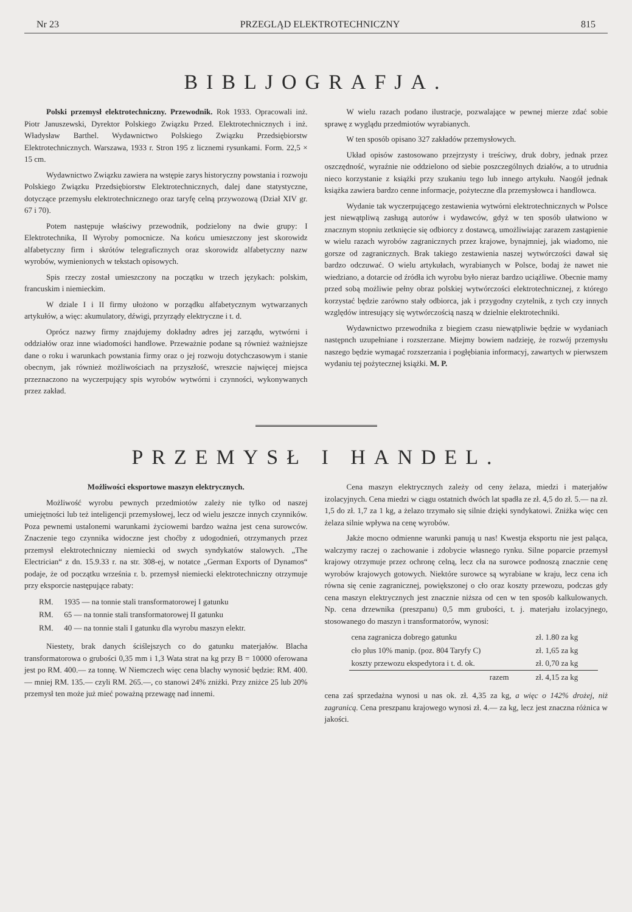Nr 23 PRZEGLĄD ELEKTROTECHNICZNY 815
BIBLJOGRAFJA.
Polski przemysł elektrotechniczny. Przewodnik. Rok 1933. Opracowali inż. Piotr Januszewski, Dyrektor Polskiego Związku Przed. Elektrotechnicznych i inż. Władysław Barthel. Wydawnictwo Polskiego Związku Przedsiębiorstw Elektrotechnicznych. Warszawa, 1933 r. Stron 195 z licznemi rysunkami. Form. 22,5 × 15 cm.
Wydawnictwo Związku zawiera na wstępie zarys historyczny powstania i rozwoju Polskiego Związku Przedsiębiorstw Elektrotechnicznych, dalej dane statystyczne, dotyczące przemysłu elektrotechnicznego oraz taryfę celną przywozową (Dział XIV gr. 67 i 70).
Potem następuje właściwy przewodnik, podzielony na dwie grupy: I Elektrotechnika, II Wyroby pomocnicze. Na końcu umieszczony jest skorowidz alfabetyczny firm i skrótów telegraficznych oraz skorowidz alfabetyczny nazw wyrobów, wymienionych w tekstach opisowych.
Spis rzeczy został umieszczony na początku w trzech językach: polskim, francuskim i niemieckim.
W dziale I i II firmy ułożono w porządku alfabetycznym wytwarzanych artykułów, a więc: akumulatory, dźwigi, przyrządy elektryczne i t. d.
Oprócz nazwy firmy znajdujemy dokładny adres jej zarządu, wytwórni i oddziałów oraz inne wiadomości handlowe. Przeważnie podane są również ważniejsze dane o roku i warunkach powstania firmy oraz o jej rozwoju dotychczasowym i stanie obecnym, jak również możliwościach na przyszłość, wreszcie najwięcej miejsca przeznaczono na wyczerpujący spis wyrobów wytwórni i czynności, wykonywanych przez zakład.
W wielu razach podano ilustracje, pozwalające w pewnej mierze zdać sobie sprawę z wyglądu przedmiotów wyrabianych.
W ten sposób opisano 327 zakładów przemysłowych.
Układ opisów zastosowano przejrzysty i treściwy, druk dobry, jednak przez oszczędność, wyraźnie nie oddzielono od siebie poszczególnych działów, a to utrudnia nieco korzystanie z książki przy szukaniu tego lub innego artykułu. Naogół jednak książka zawiera bardzo cenne informacje, pożyteczne dla przemysłowca i handlowca.
Wydanie tak wyczerpującego zestawienia wytwórni elektrotechnicznych w Polsce jest niewątpliwą zasługą autorów i wydawców, gdyż w ten sposób ułatwiono w znacznym stopniu zetknięcie się odbiorcy z dostawcą, umożliwiając zarazem zastąpienie w wielu razach wyrobów zagranicznych przez krajowe, bynajmniej, jak wiadomo, nie gorsze od zagranicznych. Brak takiego zestawienia naszej wytwórczości dawał się bardzo odczuwać. O wielu artykułach, wyrabianych w Polsce, bodaj że nawet nie wiedziano, a dotarcie od źródła ich wyrobu było nieraz bardzo uciążliwe. Obecnie mamy przed sobą możliwie pełny obraz polskiej wytwórczości elektrotechnicznej, z którego korzystać będzie zarówno stały odbiorca, jak i przygodny czytelnik, z tych czy innych względów intresujący się wytwórczością naszą w dzielnie elektrotechniki.
Wydawnictwo przewodnika z biegiem czasu niewątpliwie będzie w wydaniach następnch uzupełniane i rozszerzane. Miejmy bowiem nadzieję, że rozwój przemysłu naszego będzie wymagać rozszerzania i pogłębiania informacyj, zawartych w pierwszem wydaniu tej pożytecznej książki. M. P.
PRZEMYSŁ I HANDEL.
Możliwości eksportowe maszyn elektrycznych.
Możliwość wyrobu pewnych przedmiotów zależy nie tylko od naszej umiejętności lub też inteligencji przemysłowej, lecz od wielu jeszcze innych czynników. Poza pewnemi ustalonemi warunkami życiowemi bardzo ważna jest cena surowców. Znaczenie tego czynnika widoczne jest choćby z udogodnień, otrzymanych przez przemysł elektrotechniczny niemiecki od swych syndykatów stalowych. „The Electrician“ z dn. 15.9.33 r. na str. 308-ej, w notatce „German Exports of Dynamos“ podaje, że od początku września r. b. przemysł niemiecki elektrotechniczny otrzymuje przy eksporcie następujące rabaty:
| RM. | 1935 — na tonnie stali transformatorowej I gatunku |
| RM. | 65 — na tonnie stali transformatorowej II gatunku |
| RM. | 40 — na tonnie stali I gatunku dla wyrobu maszyn elektr. |
Niestety, brak danych ściślejszych co do gatunku materjałów. Blacha transformatorowa o grubości 0,35 mm i 1,3 Wata strat na kg przy B = 10000 oferowana jest po RM. 400.— za tonnę. W Niemczech więc cena blachy wynosić będzie: RM. 400.— mniej RM. 135.— czyli RM. 265.—, co stanowi 24% zniżki. Przy zniżce 25 lub 20% przemysł ten może już mieć poważną przewagę nad innemi.
Cena maszyn elektrycznych zależy od ceny żelaza, miedzi i materjałów izolacyjnych. Cena miedzi w ciągu ostatnich dwóch lat spadła ze zł. 4,5 do zł. 5.— na zł. 1,5 do zł. 1,7 za 1 kg, a żelazo trzymało się silnie dzięki syndykatowi. Zniżka więc cen żelaza silnie wpływa na cenę wyrobów.
Jakże mocno odmienne warunki panują u nas! Kwestja eksportu nie jest paląca, walczymy raczej o zachowanie i zdobycie własnego rynku. Silne poparcie przemysł krajowy otrzymuje przez ochronę celną, lecz cła na surowce podnoszą znacznie cenę wyrobów krajowych gotowych. Niektóre surowce są wyrabiane w kraju, lecz cena ich równa się cenie zagranicznej, powiększonej o cło oraz koszty przewozu, podczas gdy cena maszyn elektrycznych jest znacznie niższa od cen w ten sposób kalkulowanych. Np. cena drzewnika (preszpanu) 0,5 mm grubości, t. j. materjału izolacyjnego, stosowanego do maszyn i transformatorów, wynosi:
| cena zagranicza dobrego gatunku | zł. 1.80 za kg |
| cło plus 10% manip. (poz. 804 Taryfy C) | zł. 1,65 za kg |
| koszty przewozu ekspedytora i t. d. ok. | zł. 0,70 za kg |
| razem | zł. 4,15 za kg |
cena zaś sprzedażna wynosi u nas ok. zł. 4,35 za kg, a więc o 142% drożej, niż zagranicą. Cena preszpanu krajowego wynosi zł. 4.— za kg, lecz jest znaczna różnica w jakości.